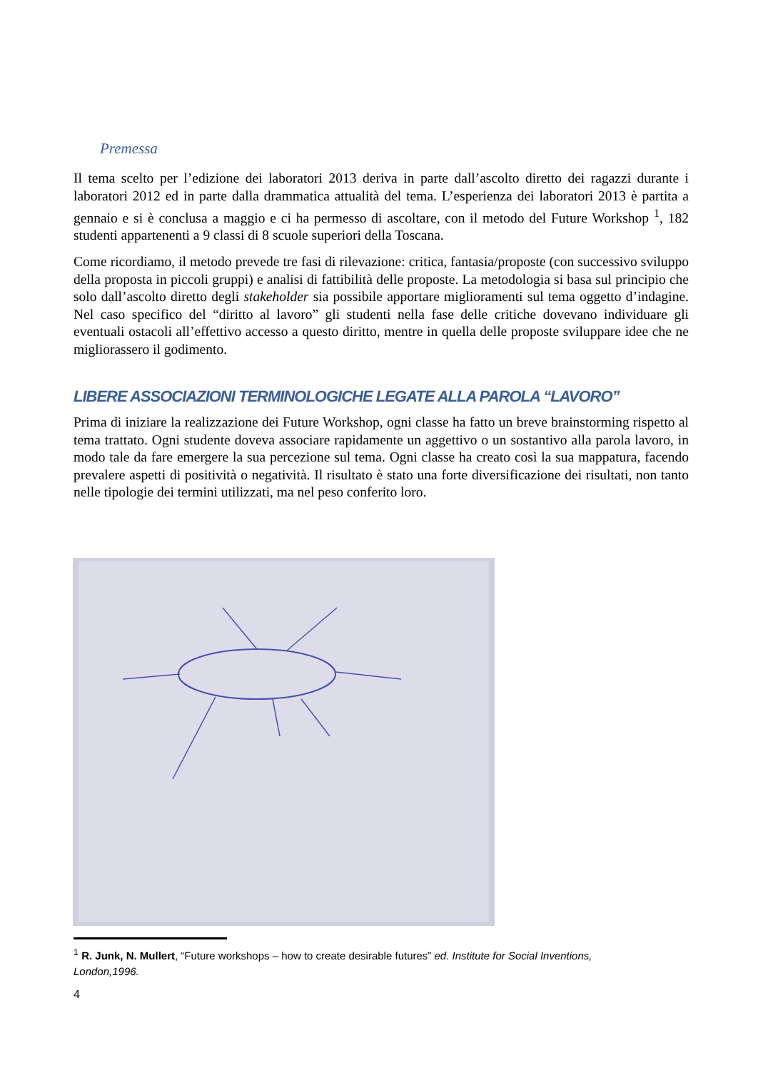Premessa
Il tema scelto per l’edizione dei laboratori 2013 deriva in parte dall’ascolto diretto dei ragazzi durante i laboratori 2012 ed in parte dalla drammatica attualità del tema. L’esperienza dei laboratori 2013 è partita a gennaio e si è conclusa a maggio e ci ha permesso di ascoltare, con il metodo del Future Workshop <sup>1</sup>, 182 studenti appartenenti a 9 classi di 8 scuole superiori della Toscana.
Come ricordiamo, il metodo prevede tre fasi di rilevazione: critica, fantasia/proposte (con successivo sviluppo della proposta in piccoli gruppi) e analisi di fattibilità delle proposte. La metodologia si basa sul principio che solo dall’ascolto diretto degli stakeholder sia possibile apportare miglioramenti sul tema oggetto d’indagine. Nel caso specifico del “diritto al lavoro” gli studenti nella fase delle critiche dovevano individuare gli eventuali ostacoli all’effettivo accesso a questo diritto, mentre in quella delle proposte sviluppare idee che ne migliorassero il godimento.
LIBERE ASSOCIAZIONI TERMINOLOGICHE LEGATE ALLA PAROLA “LAVORO”
Prima di iniziare la realizzazione dei Future Workshop, ogni classe ha fatto un breve brainstorming rispetto al tema trattato. Ogni studente doveva associare rapidamente un aggettivo o un sostantivo alla parola lavoro, in modo tale da fare emergere la sua percezione sul tema. Ogni classe ha creato così la sua mappatura, facendo prevalere aspetti di positività o negatività. Il risultato è stato una forte diversificazione dei risultati, non tanto nelle tipologie dei termini utilizzati, ma nel peso conferito loro.
<sup>1</sup> R. Junk, N. Mullert, “Future workshops – how to create desirable futures” ed. Institute for Social Inventions, London,1996.
4